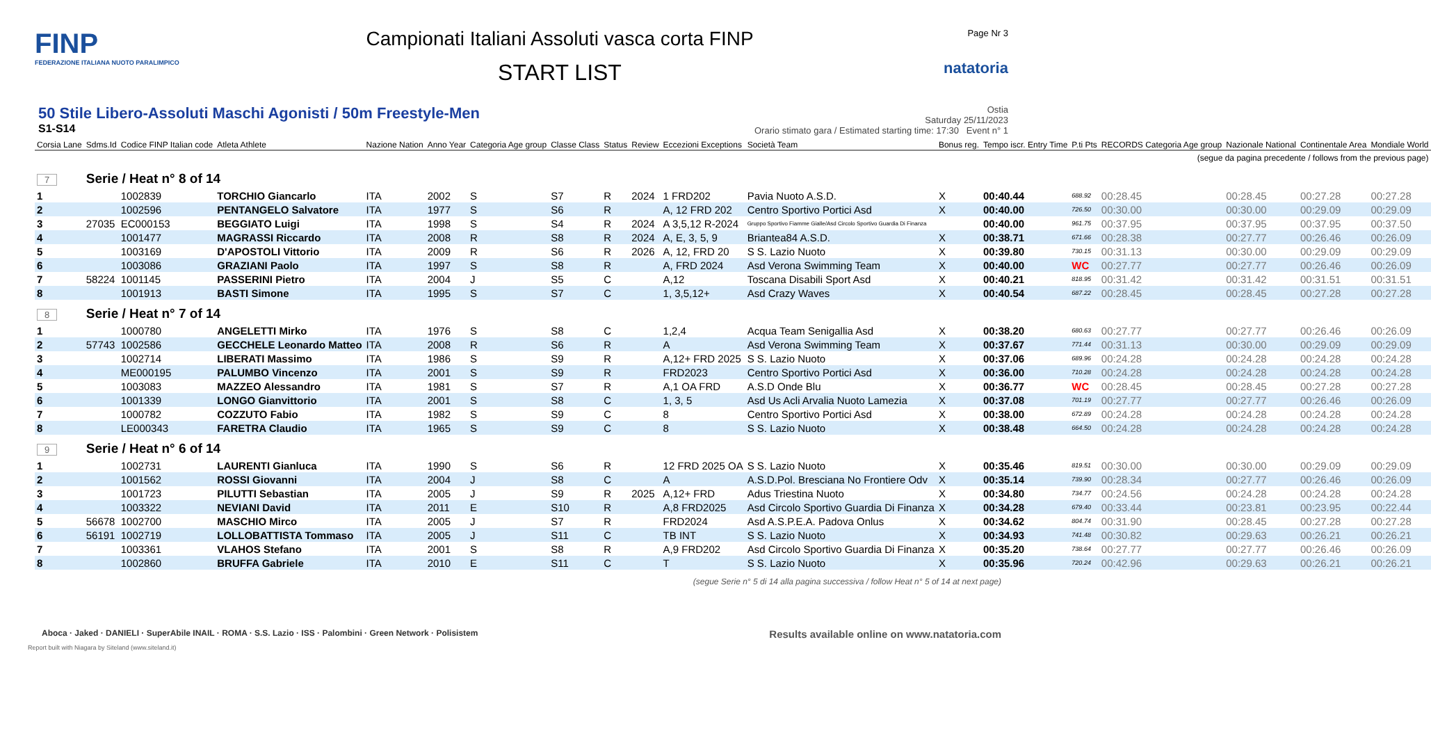FINP
FEDERAZIONE ITALIANA NUOTO PARALIMPICO
Campionati Italiani Assoluti vasca corta FINP
START LIST
Page Nr 3
natatoria
50 Stile Libero-Assoluti Maschi Agonisti / 50m Freestyle-Men
S1-S14
Ostia
Saturday 25/11/2023
Orario stimato gara / Estimated starting time: 17:30 Event n° 1
| Corsia Lane | Sdms.Id | Codice FINP Italian code | Atleta Athlete | Nazione Nation | Anno Year | Categoria Age group | Classe Class | Status | Review | Eccezioni Exceptions | Società Team | Bonus reg. | Tempo iscr. Entry Time | P.ti Pts | RECORDS Categoria Age group | Nazionale National | Continentale Area | Mondiale World |
| --- | --- | --- | --- | --- | --- | --- | --- | --- | --- | --- | --- | --- | --- | --- | --- | --- | --- | --- |
| (segue da pagina precedente / follows from the previous page) | | | | | | | | | | | | | | | | | | |
| 7 | Serie / Heat n° 8 of 14 | | | | | | | | | | | | | | | | | |
| 1 | | 1002839 | TORCHIO Giancarlo | ITA | 2002 | S | S7 | R | 2024 | 1 FRD202 | Pavia Nuoto A.S.D. | X | 00:40.44 | 688.92 | 00:28.45 | 00:28.45 | 00:27.28 | 00:27.28 |
| 2 | | 1002596 | PENTANGELO Salvatore | ITA | 1977 | S | S6 | R | | A, 12 FRD 202 | Centro Sportivo Portici Asd | X | 00:40.00 | 726.50 | 00:30.00 | 00:30.00 | 00:29.09 | 00:29.09 |
| 3 | 27035 | EC000153 | BEGGIATO Luigi | ITA | 1998 | S | S4 | R | 2024 | A 3,5,12 R-2024 | Gruppo Sportivo Fiamme Gialle/Asd Circolo Sportivo Guardia Di Finanza | | 00:40.00 | 961.75 | 00:37.95 | 00:37.95 | 00:37.95 | 00:37.50 |
| 4 | | 1001477 | MAGRASSI Riccardo | ITA | 2008 | R | S8 | R | 2024 | A, E, 3, 5, 9 | Briantea84 A.S.D. | X | 00:38.71 | 671.66 | 00:28.38 | 00:27.77 | 00:26.46 | 00:26.09 |
| 5 | | 1003169 | D'APOSTOLI Vittorio | ITA | 2009 | R | S6 | R | 2026 | A, 12, FRD 20 | S S. Lazio Nuoto | X | 00:39.80 | 730.15 | 00:31.13 | 00:30.00 | 00:29.09 | 00:29.09 |
| 6 | | 1003086 | GRAZIANI Paolo | ITA | 1997 | S | S8 | R | | A, FRD 2024 | Asd Verona Swimming Team | X | 00:40.00 | WC | 00:27.77 | 00:27.77 | 00:26.46 | 00:26.09 |
| 7 | 58224 | 1001145 | PASSERINI Pietro | ITA | 2004 | J | S5 | C | | A,12 | Toscana Disabili Sport Asd | X | 00:40.21 | 818.95 | 00:31.42 | 00:31.42 | 00:31.51 | 00:31.51 |
| 8 | | 1001913 | BASTI Simone | ITA | 1995 | S | S7 | C | | 1, 3,5,12+ | Asd Crazy Waves | X | 00:40.54 | 687.22 | 00:28.45 | 00:28.45 | 00:27.28 | 00:27.28 |
| 8 | Serie / Heat n° 7 of 14 | | | | | | | | | | | | | | | | | |
| 1 | | 1000780 | ANGELETTI Mirko | ITA | 1976 | S | S8 | C | | 1,2,4 | Acqua Team Senigallia Asd | X | 00:38.20 | 680.63 | 00:27.77 | 00:27.77 | 00:26.46 | 00:26.09 |
| 2 | 57743 | 1002586 | GECCHELE Leonardo Matteo | ITA | 2008 | R | S6 | R | | A | Asd Verona Swimming Team | X | 00:37.67 | 771.44 | 00:31.13 | 00:30.00 | 00:29.09 | 00:29.09 |
| 3 | | 1002714 | LIBERATI Massimo | ITA | 1986 | S | S9 | R | | A,12+ FRD 2025 | S S. Lazio Nuoto | X | 00:37.06 | 689.96 | 00:24.28 | 00:24.28 | 00:24.28 | 00:24.28 |
| 4 | | ME000195 | PALUMBO Vincenzo | ITA | 2001 | S | S9 | R | | FRD2023 | Centro Sportivo Portici Asd | X | 00:36.00 | 710.28 | 00:24.28 | 00:24.28 | 00:24.28 | 00:24.28 |
| 5 | | 1003083 | MAZZEO Alessandro | ITA | 1981 | S | S7 | R | | A,1 OA FRD | A.S.D Onde Blu | X | 00:36.77 | WC | 00:28.45 | 00:28.45 | 00:27.28 | 00:27.28 |
| 6 | | 1001339 | LONGO Gianvittorio | ITA | 2001 | S | S8 | C | | 1, 3, 5 | Asd Us Acli Arvalia Nuoto Lamezia | X | 00:37.08 | 701.19 | 00:27.77 | 00:27.77 | 00:26.46 | 00:26.09 |
| 7 | | 1000782 | COZZUTO Fabio | ITA | 1982 | S | S9 | C | | 8 | Centro Sportivo Portici Asd | X | 00:38.00 | 672.89 | 00:24.28 | 00:24.28 | 00:24.28 | 00:24.28 |
| 8 | | LE000343 | FARETRA Claudio | ITA | 1965 | S | S9 | C | | 8 | S S. Lazio Nuoto | X | 00:38.48 | 664.50 | 00:24.28 | 00:24.28 | 00:24.28 | 00:24.28 |
| 9 | Serie / Heat n° 6 of 14 | | | | | | | | | | | | | | | | | |
| 1 | | 1002731 | LAURENTI Gianluca | ITA | 1990 | S | S6 | R | | 12 FRD 2025 OA | S S. Lazio Nuoto | X | 00:35.46 | 819.51 | 00:30.00 | 00:30.00 | 00:29.09 | 00:29.09 |
| 2 | | 1001562 | ROSSI Giovanni | ITA | 2004 | J | S8 | C | | A | A.S.D.Pol. Bresciana No Frontiere Odv | X | 00:35.14 | 739.90 | 00:28.34 | 00:27.77 | 00:26.46 | 00:26.09 |
| 3 | | 1001723 | PILUTTI Sebastian | ITA | 2005 | J | S9 | R | 2025 | A,12+ FRD | Adus Triestina Nuoto | X | 00:34.80 | 734.77 | 00:24.56 | 00:24.28 | 00:24.28 | 00:24.28 |
| 4 | | 1003322 | NEVIANI David | ITA | 2011 | E | S10 | R | | A,8 FRD2025 | Asd Circolo Sportivo Guardia Di Finanza | X | 00:34.28 | 679.40 | 00:33.44 | 00:23.81 | 00:23.95 | 00:22.44 |
| 5 | 56678 | 1002700 | MASCHIO Mirco | ITA | 2005 | J | S7 | R | | FRD2024 | Asd A.S.P.E.A. Padova Onlus | X | 00:34.62 | 804.74 | 00:31.90 | 00:28.45 | 00:27.28 | 00:27.28 |
| 6 | 56191 | 1002719 | LOLLOBATTISTA Tommaso | ITA | 2005 | J | S11 | C | | TB INT | S S. Lazio Nuoto | X | 00:34.93 | 741.48 | 00:30.82 | 00:29.63 | 00:26.21 | 00:26.21 |
| 7 | | 1003361 | VLAHOS Stefano | ITA | 2001 | S | S8 | R | | A,9 FRD202 | Asd Circolo Sportivo Guardia Di Finanza | X | 00:35.20 | 738.64 | 00:27.77 | 00:27.77 | 00:26.46 | 00:26.09 |
| 8 | | 1002860 | BRUFFA Gabriele | ITA | 2010 | E | S11 | C | | T | S S. Lazio Nuoto | X | 00:35.96 | 720.24 | 00:42.96 | 00:29.63 | 00:26.21 | 00:26.21 |
(segue Serie n° 5 di 14 alla pagina successiva / follow Heat n° 5 of 14 at next page)
Aboca · Jaked · DANIELI · SuperAbile INAIL · ROMA · S.S. Lazio · ISS · Palombini · Green Network · Polisistem
Results available online on www.natatoria.com
Report built with Niagara by Siteland (www.siteland.it)